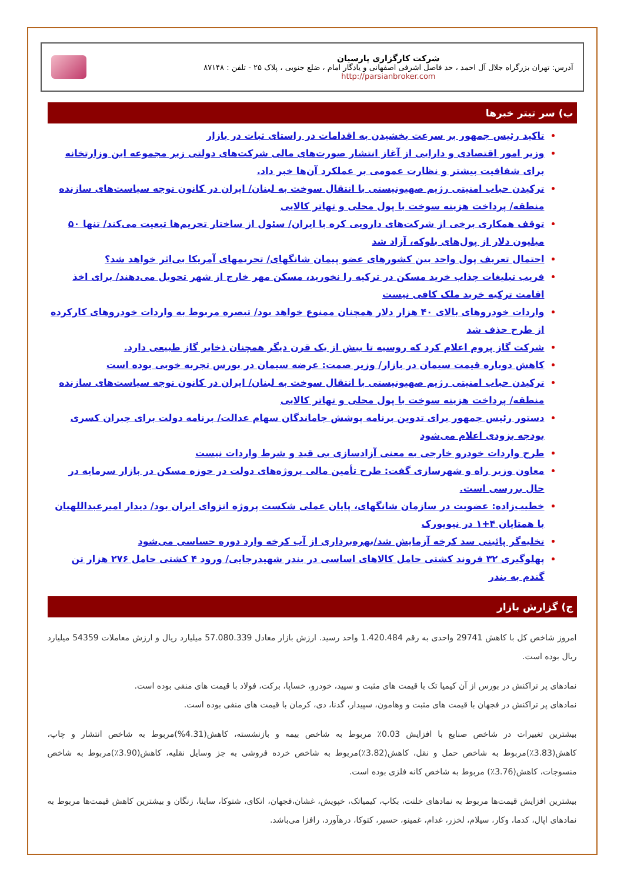شرکت کارگزاری پارسیان
آدرس: تهران بزرگراه جلال آل احمد ، حد فاصل اشرفی اصفهانی و یادگار امام ، ضلع جنوبی ، پلاک ۲۵ - تلفن : ۸۷۱۴۸
http://parsianbroker.com
ب) سر تیتر خبرها
تاکید رئیس جمهور بر سرعت بخشیدن به اقدامات در راستای ثبات در بازار
وزیر امور اقتصادی و دارایی از آغاز انتشار صورت‌های مالی شرکت‌های دولتی زیر مجموعه این وزارتخانه برای شفافیت بیشتر و نظارت عمومی بر عملکرد آن‌ها خبر داد.
ترکیدن حباب امنیتی رژیم صهیونیستی با انتقال سوخت به لبنان/ ایران در کانون توجه سیاست‌های سازنده منطقه/ پرداخت هزینه سوخت با پول محلی و تهاتر کالایی
توقف همکاری برخی از شرکت‌های دارویی کره با ایران/ سئول از ساختار تحریم‌ها تبعیت می‌کند/ تنها ۵۰ میلیون دلار از پول‌های بلوکه، آزاد شد
احتمال تعریف پول واحد بین کشورهای عضو پیمان شانگهای/ تحریمهای آمریکا بی‌اثر خواهد شد؟
فریب تبلیغات جذاب خرید مسکن در ترکیه را نخورید، مسکن مهر خارج از شهر تحویل می‌دهند/ برای اخذ اقامت ترکیه خرید ملک کافی نیست
واردات خودروهای بالای ۴۰ هزار دلار همچنان ممنوع خواهد بود/ تبصره مربوط به واردات خودروهای کارکرده از طرح حذف شد
شرکت گاز پروم اعلام کرد که روسیه تا بیش از یک قرن دیگر همچنان ذخایر گاز طبیعی دارد.
کاهش دوباره قیمت سیمان در بازار/ وزیر صمت: عرضه سیمان در بورس تجربه خوبی بوده است
ترکیدن حباب امنیتی رژیم صهیونیستی با انتقال سوخت به لبنان/ ایران در کانون توجه سیاست‌های سازنده منطقه/ پرداخت هزینه سوخت با پول محلی و تهاتر کالایی
دستور رئیس جمهور برای تدوین برنامه پوشش جاماندگان سهام عدالت/ برنامه دولت برای جبران کسری بودجه بزودی اعلام می‌شود
طرح واردات خودرو خارجی به معنی آزادسازی بی قید و شرط واردات نیست
معاون وزیر راه و شهرسازی گفت: طرح تأمین مالی پروژه‌های دولت در حوزه مسکن در بازار سرمایه در حال بررسی است.
خطیب‌زاده: عضویت در سازمان شانگهای، پایان عملی شکست پروژه انزوای ایران بود/ دیدار امیرعبداللهیان با همتایان ۴+۱ در نیویورک
تخلیه‌گر پائینی سد کرخه آزمایش شد/بهره‌برداری از آب کرخه وارد دوره حساسی می‌شود
پهلوگیری ۳۲ فروند کشتی حامل کالاهای اساسی در بندر شهیدرجایی/ ورود ۴ کشتی حامل ۲۷۶ هزار تن گندم به بندر
ج) گزارش بازار
امروز شاخص کل با کاهش 29741 واحدی به رقم 1.420.484 واحد رسید. ارزش بازار معادل 57.080.339 میلیارد ریال و ارزش معاملات 54359 میلیارد ریال بوده است.
نمادهای پر تراکنش در بورس از آن کیمیا تک با قیمت های مثبت و سپید، خودرو، خساپا، برکت، فولاد با قیمت های منفی بوده است.
نمادهای پر تراکنش در فجهان با قیمت های مثبت و وهامون، سپیدار، گدنا، دی، کرمان با قیمت های منفی بوده است.
بیشترین تغییرات در شاخص صنایع با افزایش 0.03٪ مربوط به شاخص بیمه و بازنشسته، کاهش(4.31%)مربوط به شاخص انتشار و چاپ، کاهش(3.83٪)مربوط به شاخص حمل و نقل، کاهش(3.82٪)مربوط به شاخص خرده فروشی به جز وسایل نقلیه، کاهش(3.90٪)مربوط به شاخص منسوجات، کاهش(3.76٪) مربوط به شاخص کانه فلزی بوده است.
بیشترین افزایش قیمت‌ها مربوط به نمادهای خلنت، بکاب، کیمیاتک، خپویش، غشان،فجهان، اتکای، شتوکا، ساینا، زنگان و بیشترین کاهش قیمت‌ها مربوط به نمادهای اپال، کدما، وکار، سیلام، لخزر، غدام، غمینو، حسیر، کتوکا، درهآورد، رافزا می‌باشد.